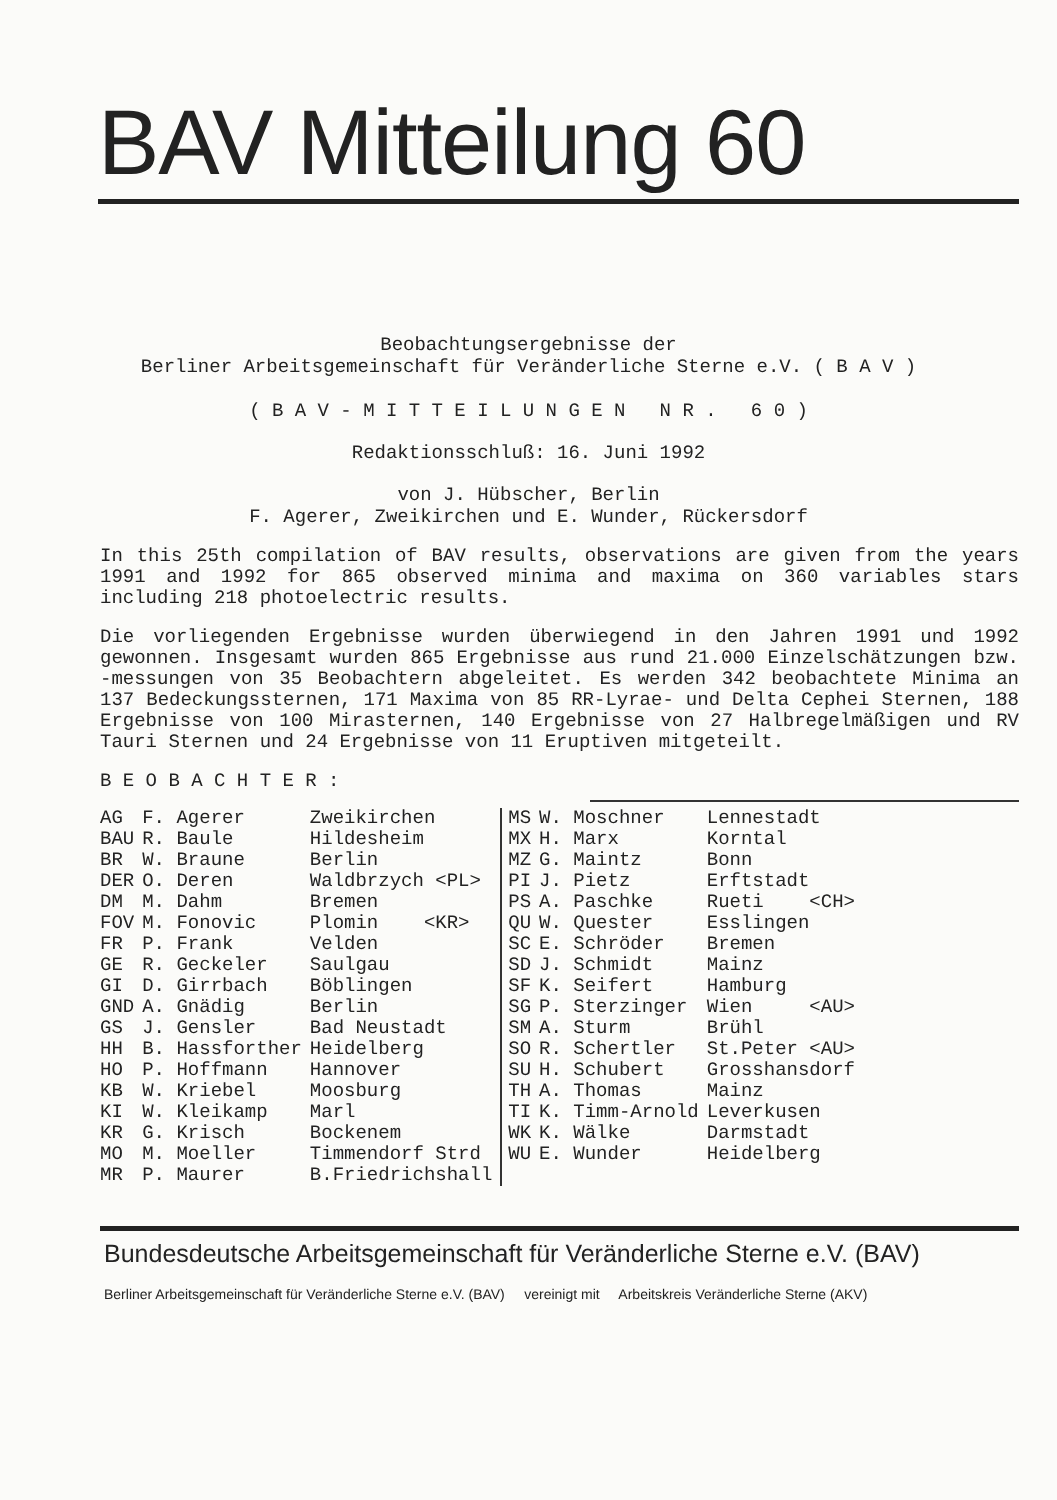BAV Mitteilung 60
Beobachtungsergebnisse der
Berliner Arbeitsgemeinschaft für Veränderliche Sterne e.V. ( B A V )
( B A V - M I T T E I L U N G E N N R . 6 0 )
Redaktionsschluß: 16. Juni 1992
von J. Hübscher, Berlin
F. Agerer, Zweikirchen und E. Wunder, Rückersdorf
In this 25th compilation of BAV results, observations are given from the years 1991 and 1992 for 865 observed minima and maxima on 360 variables stars including 218 photoelectric results.
Die vorliegenden Ergebnisse wurden überwiegend in den Jahren 1991 und 1992 gewonnen. Insgesamt wurden 865 Ergebnisse aus rund 21.000 Einzelschätzungen bzw. -messungen von 35 Beobachtern abgeleitet. Es werden 342 beobachtete Minima an 137 Bedeckungssternen, 171 Maxima von 85 RR-Lyrae- und Delta Cephei Sternen, 188 Ergebnisse von 100 Mirasternen, 140 Ergebnisse von 27 Halbregelmäßigen und RV Tauri Sternen und 24 Ergebnisse von 11 Eruptiven mitgeteilt.
B E O B A C H T E R :
| AG | F. Agerer | Zweikirchen | MS | W. Moschner | Lennestadt |
| BAU | R. Baule | Hildesheim | MX | H. Marx | Korntal |
| BR | W. Braune | Berlin | MZ | G. Maintz | Bonn |
| DER | O. Deren | Waldbrzych <PL> | PI | J. Pietz | Erftstadt |
| DM | M. Dahm | Bremen | PS | A. Paschke | Rueti <CH> |
| FOV | M. Fonovic | Plomin <KR> | QU | W. Quester | Esslingen |
| FR | P. Frank | Velden | SC | E. Schröder | Bremen |
| GE | R. Geckeler | Saulgau | SD | J. Schmidt | Mainz |
| GI | D. Girrbach | Böblingen | SF | K. Seifert | Hamburg |
| GND | A. Gnädig | Berlin | SG | P. Sterzinger | Wien <AU> |
| GS | J. Gensler | Bad Neustadt | SM | A. Sturm | Brühl |
| HH | B. Hassforther | Heidelberg | SO | R. Schertler | St.Peter <AU> |
| HO | P. Hoffmann | Hannover | SU | H. Schubert | Grosshansdorf |
| KB | W. Kriebel | Moosburg | TH | A. Thomas | Mainz |
| KI | W. Kleikamp | Marl | TI | K. Timm-Arnold | Leverkusen |
| KR | G. Krisch | Bockenem | WK | K. Wälke | Darmstadt |
| MO | M. Moeller | Timmendorf Strd | WU | E. Wunder | Heidelberg |
| MR | P. Maurer | B.Friedrichshall | | | |
Bundesdeutsche Arbeitsgemeinschaft für Veränderliche Sterne e.V. (BAV)
Berliner Arbeitsgemeinschaft für Veränderliche Sterne e.V. (BAV) vereinigt mit Arbeitskreis Veränderliche Sterne (AKV)